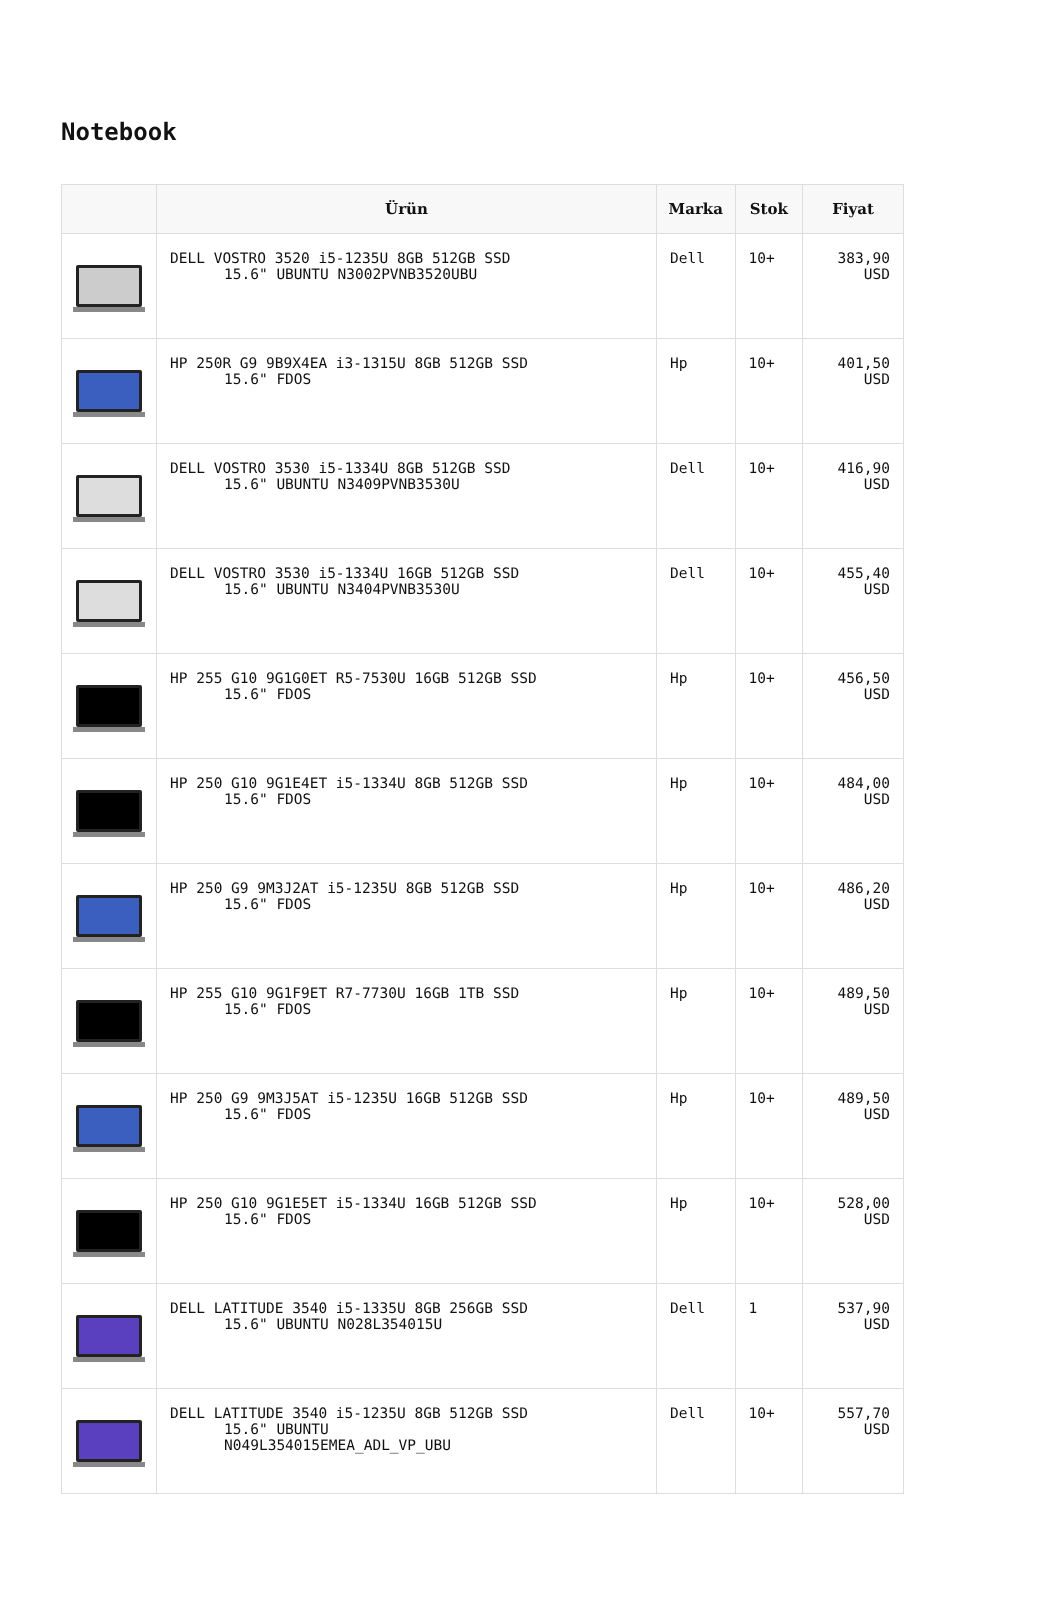Notebook
| | Ürün | Marka | Stok | Fiyat |
| --- | --- | --- | --- | --- |
| | DELL VOSTRO 3520 i5-1235U 8GB 512GB SSD 15.6" UBUNTU N3002PVNB3520UBU | Dell | 10+ | 383,90 USD |
| | HP 250R G9 9B9X4EA i3-1315U 8GB 512GB SSD 15.6" FDOS | Hp | 10+ | 401,50 USD |
| | DELL VOSTRO 3530 i5-1334U 8GB 512GB SSD 15.6" UBUNTU N3409PVNB3530U | Dell | 10+ | 416,90 USD |
| | DELL VOSTRO 3530 i5-1334U 16GB 512GB SSD 15.6" UBUNTU N3404PVNB3530U | Dell | 10+ | 455,40 USD |
| | HP 255 G10 9G1G0ET R5-7530U 16GB 512GB SSD 15.6" FDOS | Hp | 10+ | 456,50 USD |
| | HP 250 G10 9G1E4ET i5-1334U 8GB 512GB SSD 15.6" FDOS | Hp | 10+ | 484,00 USD |
| | HP 250 G9 9M3J2AT i5-1235U 8GB 512GB SSD 15.6" FDOS | Hp | 10+ | 486,20 USD |
| | HP 255 G10 9G1F9ET R7-7730U 16GB 1TB SSD 15.6" FDOS | Hp | 10+ | 489,50 USD |
| | HP 250 G9 9M3J5AT i5-1235U 16GB 512GB SSD 15.6" FDOS | Hp | 10+ | 489,50 USD |
| | HP 250 G10 9G1E5ET i5-1334U 16GB 512GB SSD 15.6" FDOS | Hp | 10+ | 528,00 USD |
| | DELL LATITUDE 3540 i5-1335U 8GB 256GB SSD 15.6" UBUNTU N028L354015U | Dell | 1 | 537,90 USD |
| | DELL LATITUDE 3540 i5-1235U 8GB 512GB SSD 15.6" UBUNTU N049L354015EMEA_ADL_VP_UBU | Dell | 10+ | 557,70 USD |